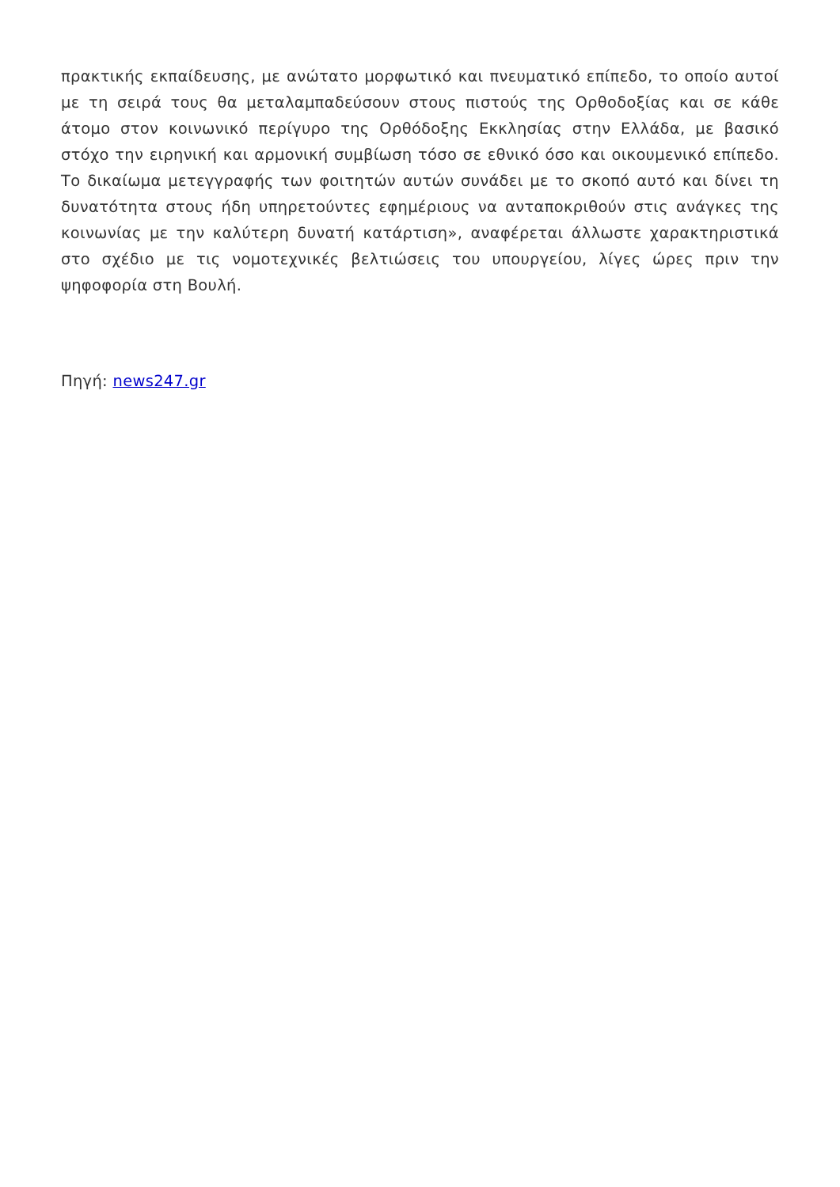πρακτικής εκπαίδευσης, με ανώτατο μορφωτικό και πνευματικό επίπεδο, το οποίο αυτοί με τη σειρά τους θα μεταλαμπαδεύσουν στους πιστούς της Ορθοδοξίας και σε κάθε άτομο στον κοινωνικό περίγυρο της Ορθόδοξης Εκκλησίας στην Ελλάδα, με βασικό στόχο την ειρηνική και αρμονική συμβίωση τόσο σε εθνικό όσο και οικουμενικό επίπεδο. Το δικαίωμα μετεγγραφής των φοιτητών αυτών συνάδει με το σκοπό αυτό και δίνει τη δυνατότητα στους ήδη υπηρετούντες εφημέριους να ανταποκριθούν στις ανάγκες της κοινωνίας με την καλύτερη δυνατή κατάρτιση», αναφέρεται άλλωστε χαρακτηριστικά στο σχέδιο με τις νομοτεχνικές βελτιώσεις του υπουργείου, λίγες ώρες πριν την ψηφοφορία στη Βουλή.
Πηγή: news247.gr